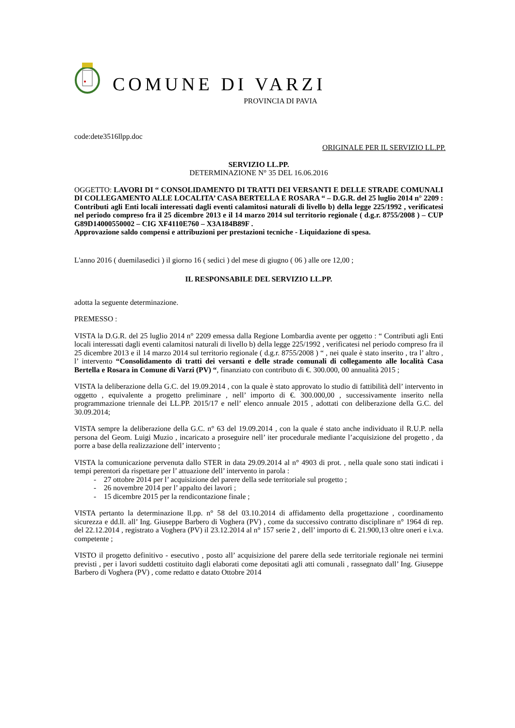COMUNE DI VARZI
PROVINCIA DI PAVIA
code:dete3516llpp.doc
ORIGINALE PER IL SERVIZIO LL.PP.
SERVIZIO LL.PP.
DETERMINAZIONE N° 35 DEL 16.06.2016
OGGETTO: LAVORI DI “ CONSOLIDAMENTO DI TRATTI DEI VERSANTI E DELLE STRADE COMUNALI DI COLLEGAMENTO ALLE LOCALITA’ CASA BERTELLA E ROSARA “ – D.G.R. del 25 luglio 2014 n° 2209 : Contributi agli Enti locali interessati dagli eventi calamitosi naturali di livello b) della legge 225/1992 , verificatesi nel periodo compreso fra il 25 dicembre 2013 e il 14 marzo 2014 sul territorio regionale ( d.g.r. 8755/2008 ) – CUP G89D14000550002 – CIG XF4110E760 – X3A184B89F .
Approvazione saldo compensi e attribuzioni per prestazioni tecniche - Liquidazione di spesa.
L'anno 2016 ( duemilasedici ) il giorno 16 ( sedici ) del mese di giugno ( 06 ) alle ore 12,00 ;
IL RESPONSABILE DEL SERVIZIO LL.PP.
adotta la seguente determinazione.
PREMESSO :
VISTA la D.G.R. del 25 luglio 2014 n° 2209 emessa dalla Regione Lombardia avente per oggetto : “ Contributi agli Enti locali interessati dagli eventi calamitosi naturali di livello b) della legge 225/1992 , verificatesi nel periodo compreso fra il 25 dicembre 2013 e il 14 marzo 2014 sul territorio regionale ( d.g.r. 8755/2008 ) “ , nei quale è stato inserito , tra l’ altro , l’ intervento “Consolidamento di tratti dei versanti e delle strade comunali di collegamento alle località Casa Bertella e Rosara in Comune di Varzi (PV) “, finanziato con contributo di €. 300.000, 00 annualità 2015 ;
VISTA la deliberazione della G.C. del 19.09.2014 , con la quale è stato approvato lo studio di fattibilità dell’ intervento in oggetto , equivalente a progetto preliminare , nell’ importo di €. 300.000,00 , successivamente inserito nella programmazione triennale dei LL.PP. 2015/17 e nell’ elenco annuale 2015 , adottati con deliberazione della G.C. del 30.09.2014;
VISTA sempre la deliberazione della G.C. n° 63 del 19.09.2014 , con la quale é stato anche individuato il R.U.P. nella persona del Geom. Luigi Muzio , incaricato a proseguire nell’ iter procedurale mediante l’acquisizione del progetto , da porre a base della realizzazione dell’ intervento ;
VISTA la comunicazione pervenuta dallo STER in data 29.09.2014 al n° 4903 di prot. , nella quale sono stati indicati i tempi perentori da rispettare per l’ attuazione dell’ intervento in parola :
- 27 ottobre 2014 per l’ acquisizione del parere della sede territoriale sul progetto ;
- 26 novembre 2014 per l’ appalto dei lavori ;
- 15 dicembre 2015 per la rendicontazione finale ;
VISTA pertanto la determinazione ll.pp. n° 58 del 03.10.2014 di affidamento della progettazione , coordinamento sicurezza e dd.ll. all’ Ing. Giuseppe Barbero di Voghera (PV) , come da successivo contratto disciplinare n° 1964 di rep. del 22.12.2014 , registrato a Voghera (PV) il 23.12.2014 al n° 157 serie 2 , dell’ importo di €. 21.900,13 oltre oneri e i.v.a. competente ;
VISTO il progetto definitivo - esecutivo , posto all’ acquisizione del parere della sede territoriale regionale nei termini previsti , per i lavori suddetti costituito dagli elaborati come depositati agli atti comunali , rassegnato dall’ Ing. Giuseppe Barbero di Voghera (PV) , come redatto e datato Ottobre 2014